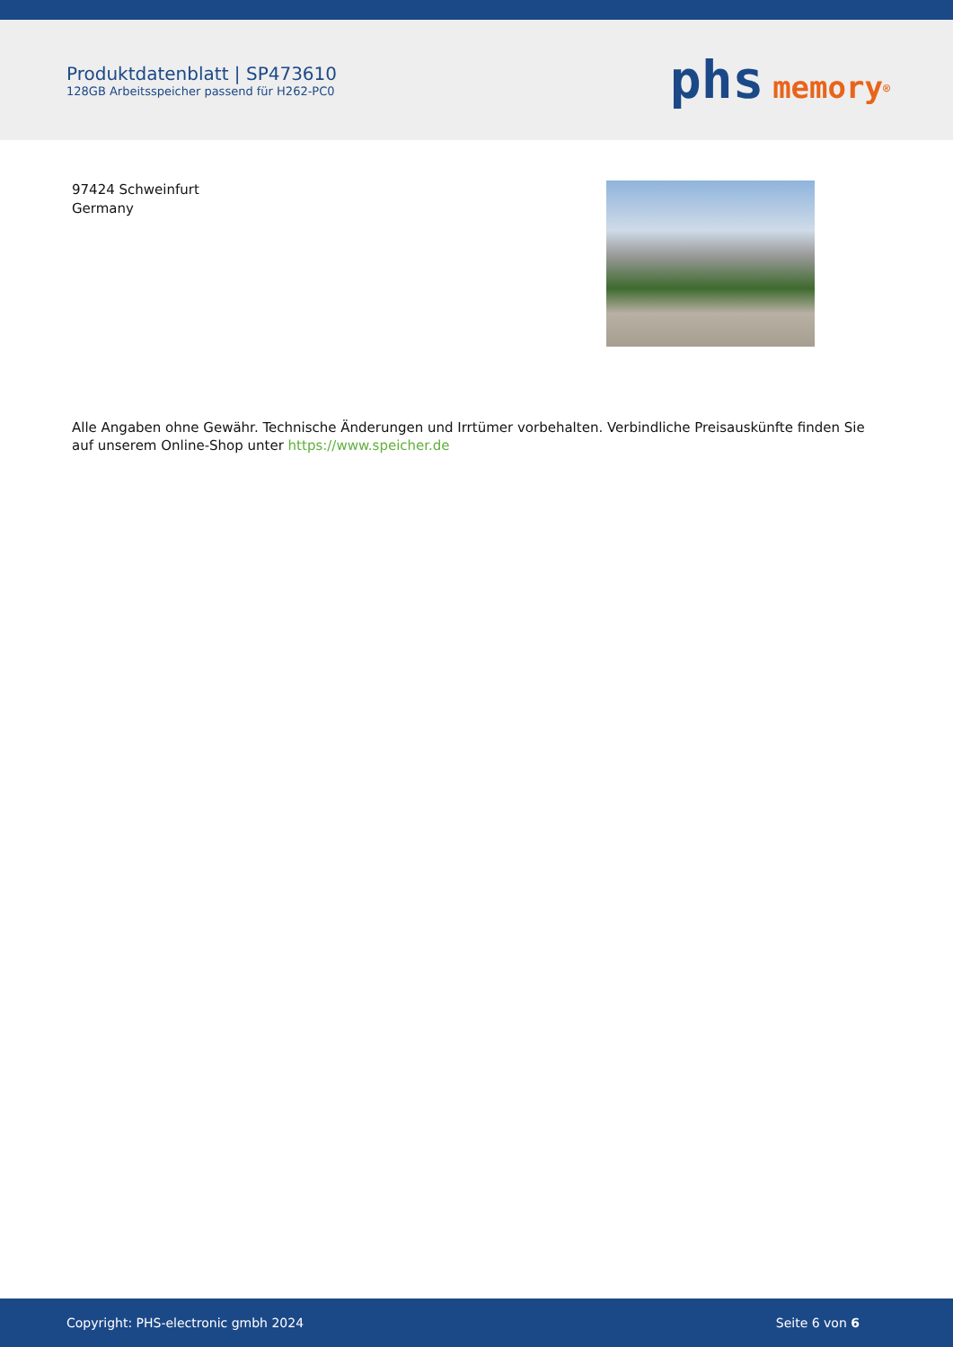Produktdatenblatt | SP473610
128GB Arbeitsspeicher passend für H262-PC0
phs memory<sup>®</sup>
97424 Schweinfurt
Germany
Alle Angaben ohne Gewähr. Technische Änderungen und Irrtümer vorbehalten. Verbindliche Preisauskünfte finden Sie auf unserem Online-Shop unter https://www.speicher.de
Copyright: PHS-electronic gmbh 2024
Seite 6 von 6